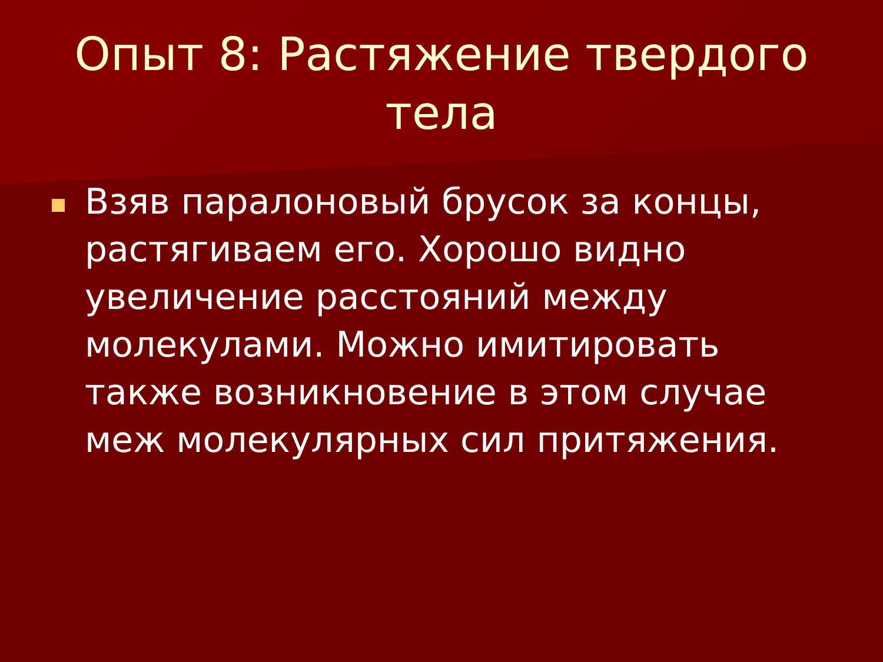Опыт 8: Растяжение твердого тела
Взяв паралоновый брусок за концы, растягиваем его. Хорошо видно увеличение расстояний между молекулами. Можно имитировать также возникновение в этом случае меж молекулярных сил притяжения.